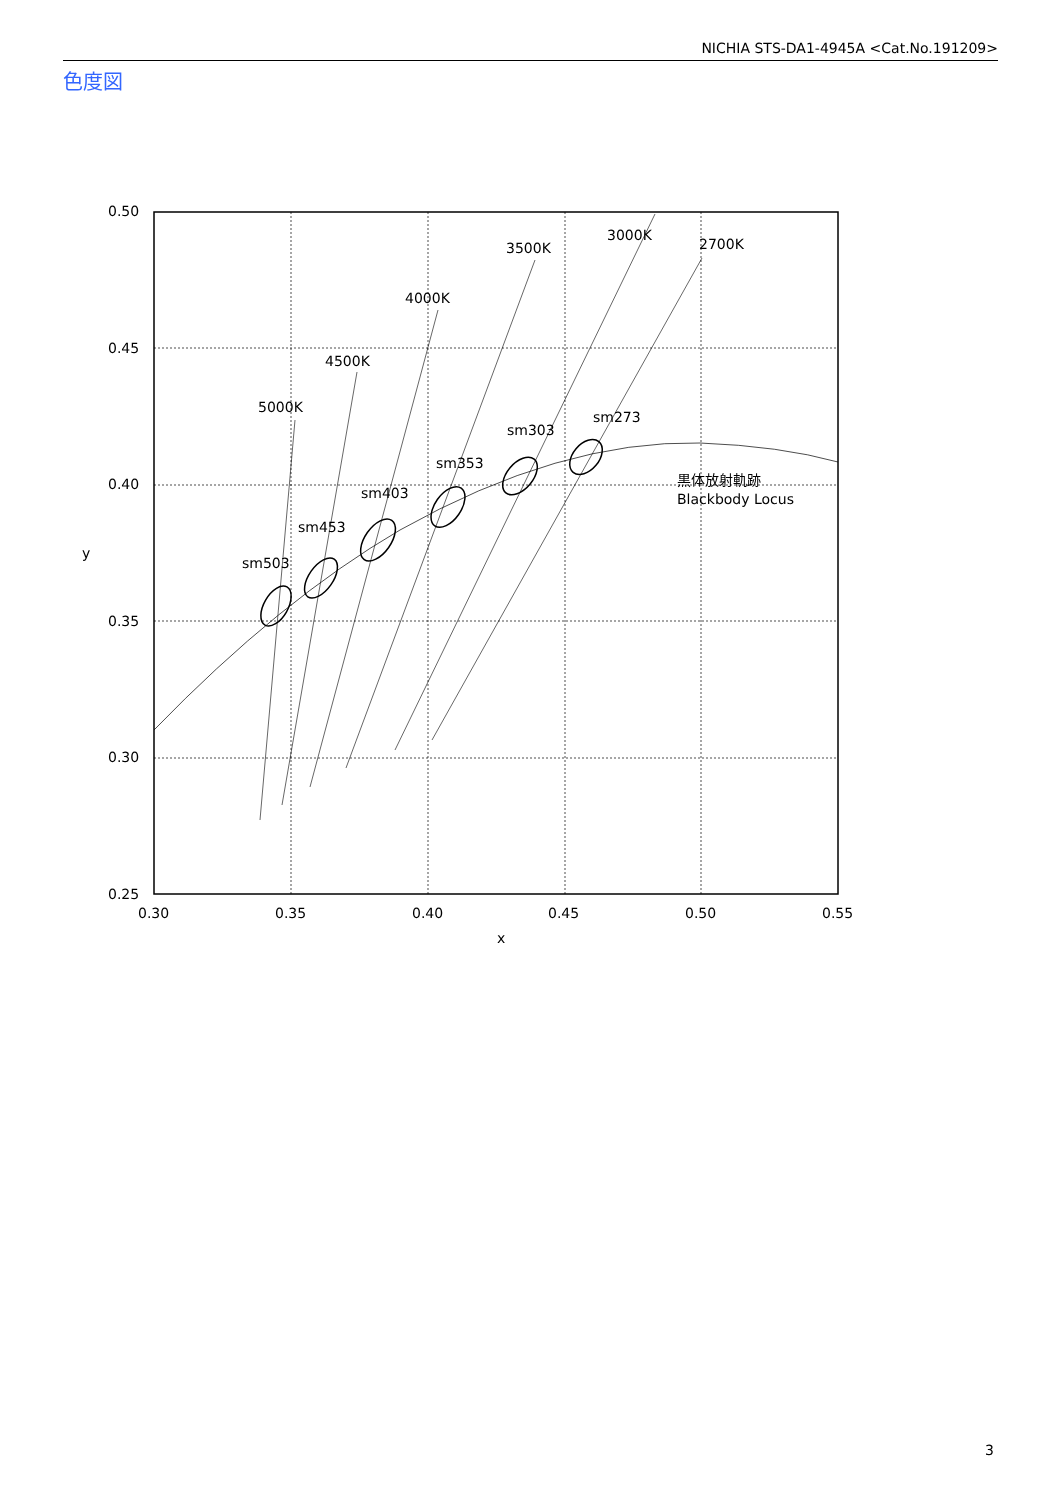NICHIA STS-DA1-4945A <Cat.No.191209>
色度図
0.50
0.45
0.40
0.35
0.30
0.25
0.30
0.35
0.40
0.45
0.50
0.55
x
y
5000K
4500K
4000K
3500K
3000K
2700K
sm503
sm453
sm403
sm353
sm303
sm273
黒体放射軌跡
Blackbody Locus
3